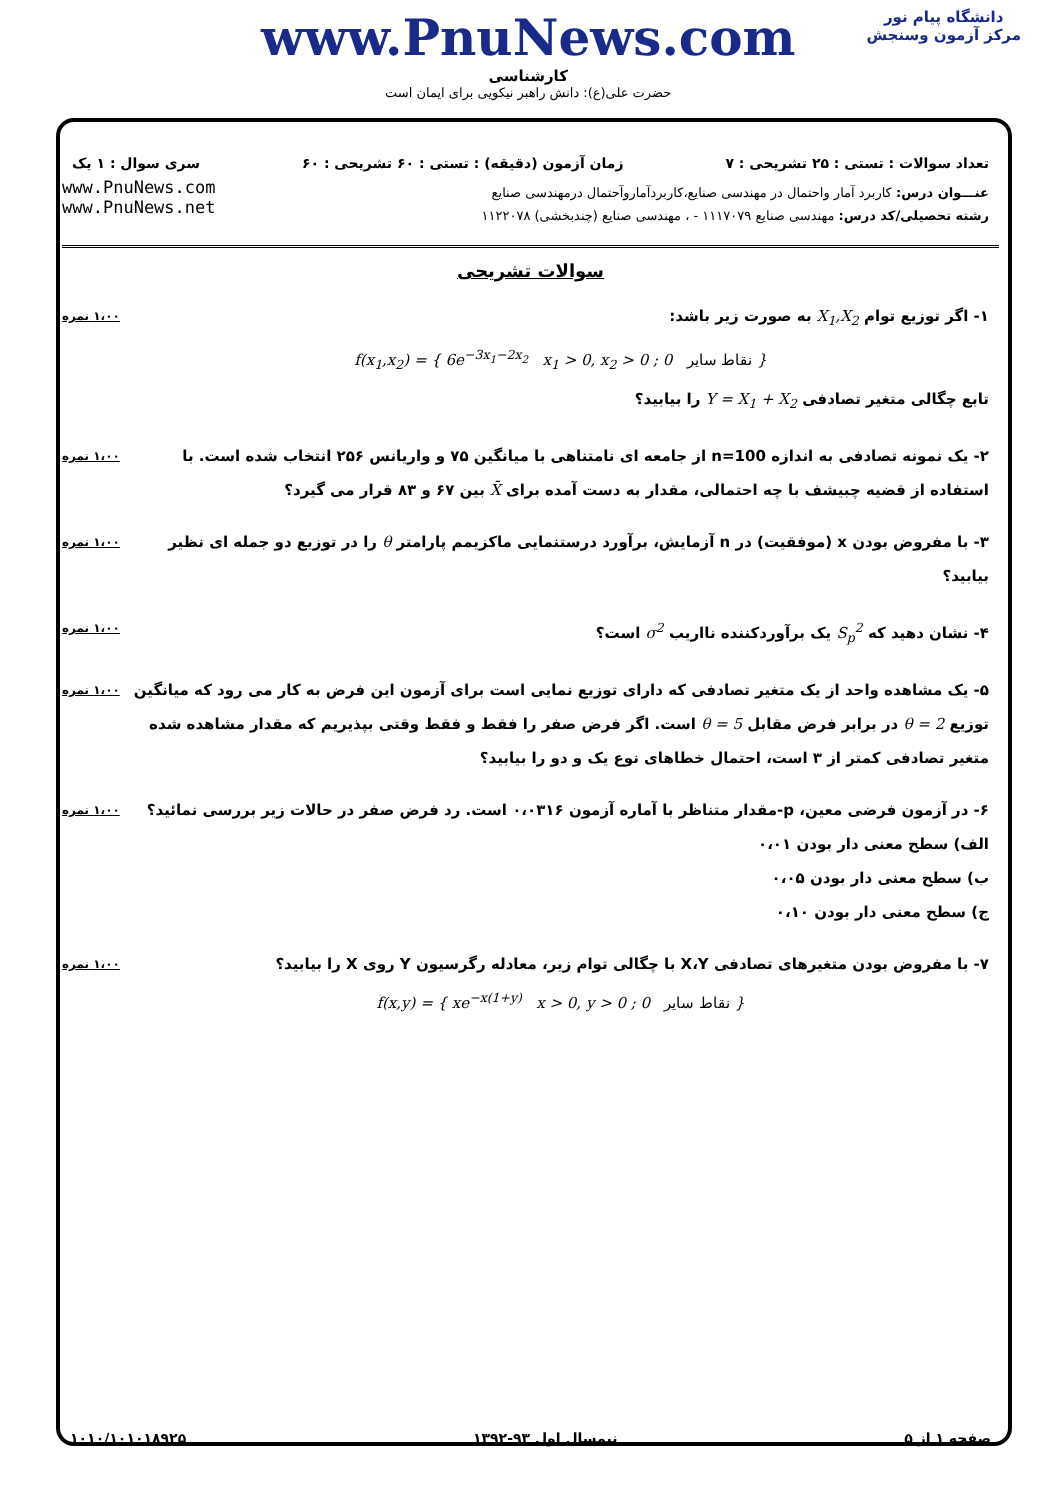دانشگاه پیام نور
مرکز آزمون وسنجش
www.PnuNews.com
کارشناسی
حضرت علی(ع): دانش راهبر نیکویی برای ایمان است
تعداد سوالات : تستی : ۲۵ تشریحی : ۷ زمان آزمون (دقیقه) : تستی : ۶۰ تشریحی : ۶۰ سری سوال : ۱ یک
عنـــوان درس: کاربرد آمار واحتمال در مهندسی صنایع،کاربردآماروآحتمال درمهندسی صنایع
رشته تحصیلی/کد درس: مهندسی صنایع ۱۱۱۷۰۷۹ - ، مهندسی صنایع (چندبخشی) ۱۱۲۲۰۷۸
www.PnuNews.com
www.PnuNews.net
سوالات تشریحی
۱- اگر توزیع توام X<sub>1</sub>,X<sub>2</sub> به صورت زیر باشد:
f(x<sub>1</sub>,x<sub>2</sub>) = { 6e<sup>−3x<sub>1</sub>−2x<sub>2</sub></sup> x<sub>1</sub> > 0, x<sub>2</sub> > 0 ; 0 نقاط سایر }
تابع چگالی متغیر تصادفی Y = X<sub>1</sub> + X<sub>2</sub> را بیابید؟
۱،۰۰ نمره
۲- یک نمونه تصادفی به اندازه n=100 از جامعه ای نامتناهی با میانگین ۷۵ و واریانس ۲۵۶ انتخاب شده است. با استفاده از قضیه چبیشف با چه احتمالی، مقدار به دست آمده برای X̄ بین ۶۷ و ۸۳ قرار می گیرد؟
۱،۰۰ نمره
۳- با مفروض بودن x (موفقیت) در n آزمایش، برآورد درستنمایی ماکزیمم پارامتر θ را در توزیع دو جمله ای نظیر بیابید؟
۱،۰۰ نمره
۴- نشان دهید که S<sub>p</sub><sup>2</sup> یک برآوردکننده نااریب σ<sup>2</sup> است؟
۱،۰۰ نمره
۵- یک مشاهده واحد از یک متغیر تصادفی که دارای توزیع نمایی است برای آزمون این فرض به کار می رود که میانگین توزیع θ = 2 در برابر فرض مقابل θ = 5 است. اگر فرض صفر را فقط و فقط وقتی بپذیریم که مقدار مشاهده شده متغیر تصادفی کمتر از ۳ است، احتمال خطاهای نوع یک و دو را بیابید؟
۱،۰۰ نمره
۶- در آزمون فرضی معین، p-مقدار متناظر با آماره آزمون ۰،۰۳۱۶ است. رد فرض صفر در حالات زیر بررسی نمائید؟
الف) سطح معنی دار بودن ۰،۰۱
ب) سطح معنی دار بودن ۰،۰۵
ج) سطح معنی دار بودن ۰،۱۰
۱،۰۰ نمره
۷- با مفروض بودن متغیرهای تصادفی X،Y با چگالی توام زیر، معادله رگرسیون Y روی X را بیابید؟
f(x,y) = { xe<sup>−x(1+y)</sup> x > 0, y > 0 ; 0 نقاط سایر }
۱،۰۰ نمره
صفحه ۱ از ۵ نیمسال اول ۹۳-۱۳۹۲ ۱۰۱۰/۱۰۱۰۱۸۹۲۵